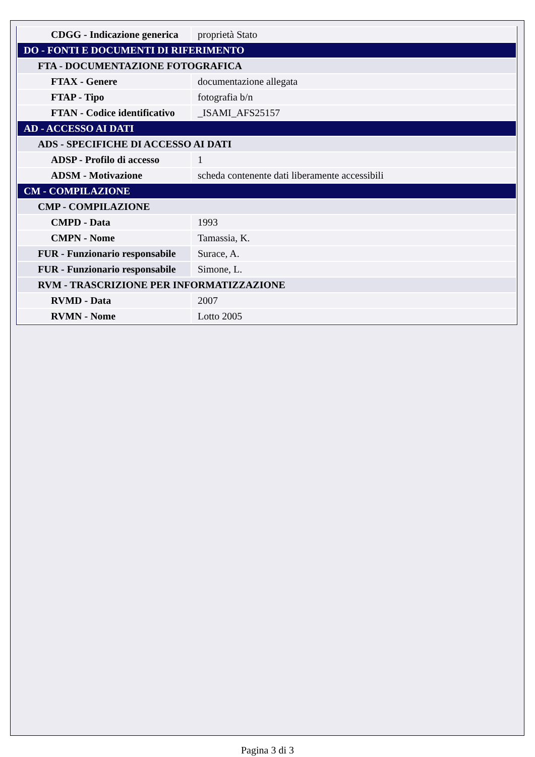| CDGG - Indicazione generica | proprietà Stato |
| DO - FONTI E DOCUMENTI DI RIFERIMENTO | |
| FTA - DOCUMENTAZIONE FOTOGRAFICA | |
| FTAX - Genere | documentazione allegata |
| FTAP - Tipo | fotografia b/n |
| FTAN - Codice identificativo | _ISAMI_AFS25157 |
| AD - ACCESSO AI DATI | |
| ADS - SPECIFICHE DI ACCESSO AI DATI | |
| ADSP - Profilo di accesso | 1 |
| ADSM - Motivazione | scheda contenente dati liberamente accessibili |
| CM - COMPILAZIONE | |
| CMP - COMPILAZIONE | |
| CMPD - Data | 1993 |
| CMPN - Nome | Tamassia, K. |
| FUR - Funzionario responsabile | Surace, A. |
| FUR - Funzionario responsabile | Simone, L. |
| RVM - TRASCRIZIONE PER INFORMATIZZAZIONE | |
| RVMD - Data | 2007 |
| RVMN - Nome | Lotto 2005 |
Pagina 3 di 3